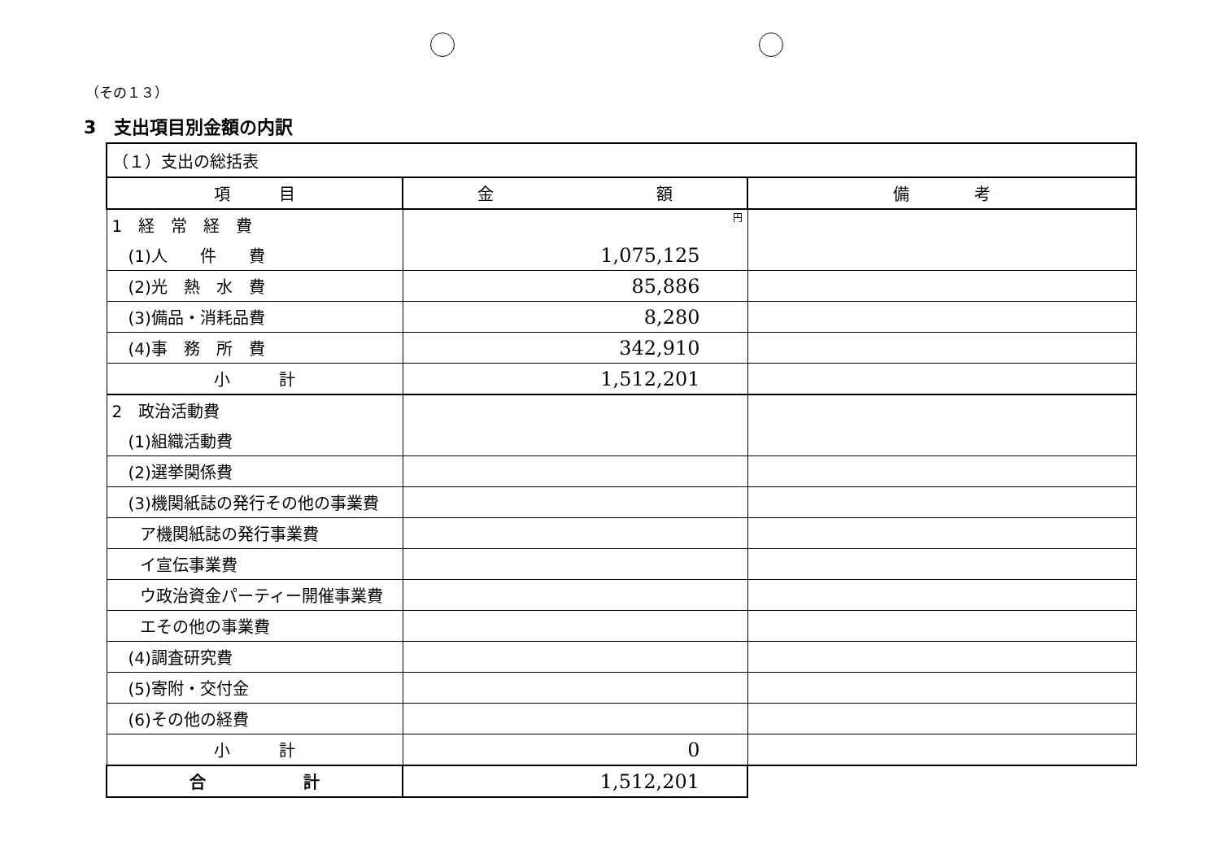（その１３）
3　支出項目別金額の内訳
| （１）支出の総括表 | | |
| 項 目 | 金 額 | 備 考 |
| 1 経 常 経 費 | 円 | |
| (1)人 件 費 | 1,075,125 | |
| (2)光 熱 水 費 | 85,886 | |
| (3)備品・消耗品費 | 8,280 | |
| (4)事 務 所 費 | 342,910 | |
| 小 計 | 1,512,201 | |
| 2 政治活動費 | | |
| (1)組織活動費 | | |
| (2)選挙関係費 | | |
| (3)機関紙誌の発行その他の事業費 | | |
| ア機関紙誌の発行事業費 | | |
| イ宣伝事業費 | | |
| ウ政治資金パーティー開催事業費 | | |
| エその他の事業費 | | |
| (4)調査研究費 | | |
| (5)寄附・交付金 | | |
| (6)その他の経費 | | |
| 小 計 | 0 | |
| 合 計 | 1,512,201 | |